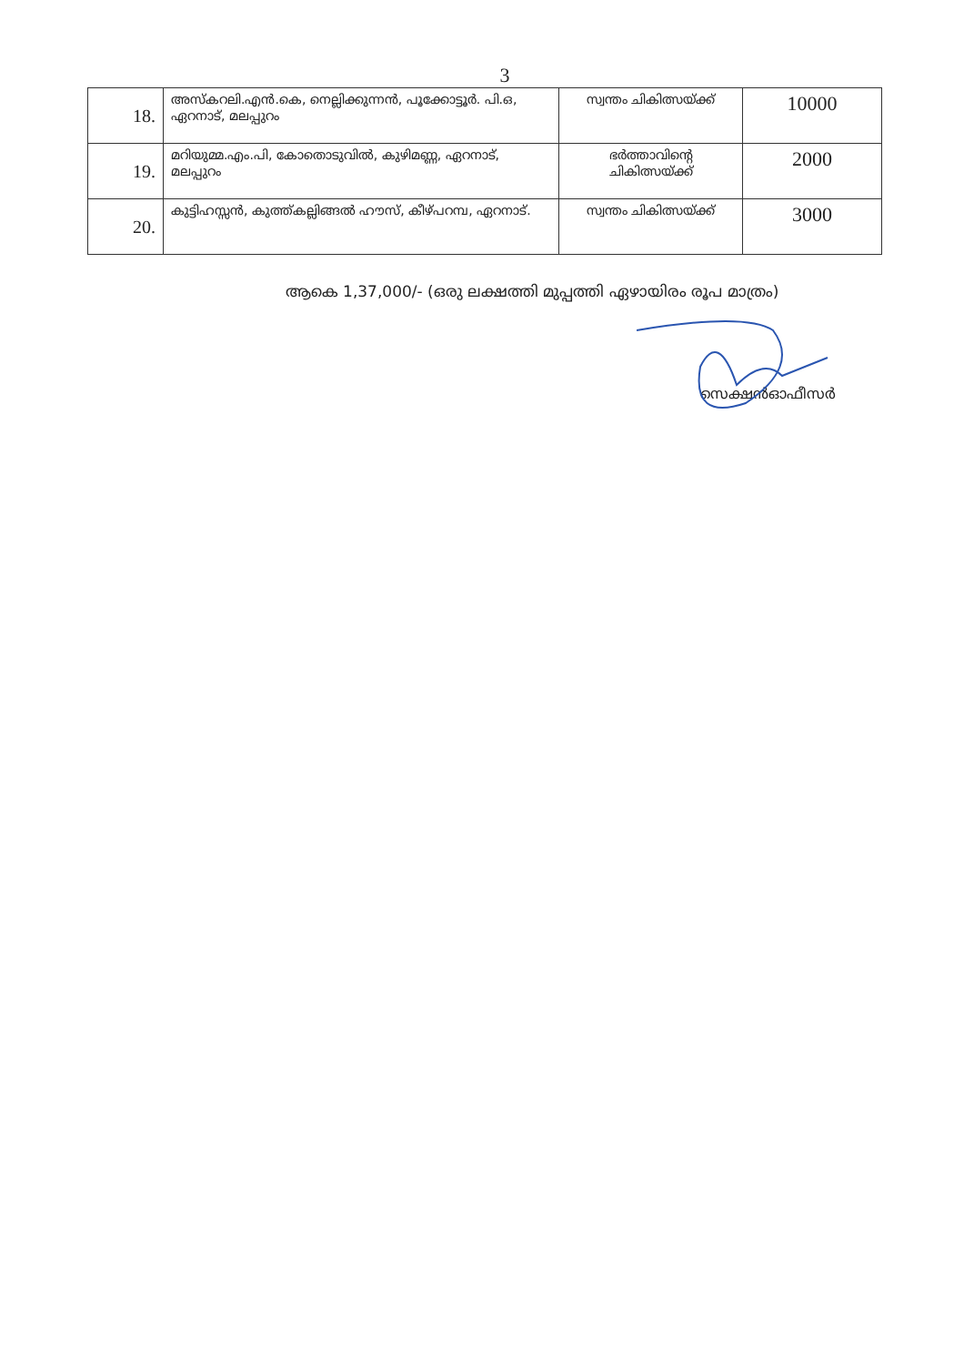3
| 18. | അസ്കറലി.എൻ.കെ, നെല്ലിക്കുന്നൻ, പൂക്കോട്ടൂർ. പി.ഒ, ഏറനാട്, മലപ്പുറം | സ്വന്തം ചികിത്സയ്ക്ക് | 10000 |
| 19. | മറിയുമ്മ.എം.പി, കോതൊടുവിൽ, കുഴിമണ്ണ, ഏറനാട്, മലപ്പുറം | ഭർത്താവിന്റെ ചികിത്സയ്ക്ക് | 2000 |
| 20. | കുട്ടിഹസ്സൻ, കുത്ത്കല്ലിങ്ങൽ ഹൗസ്, കീഴ്പറമ്പ, ഏറനാട്. | സ്വന്തം ചികിത്സയ്ക്ക് | 3000 |
ആകെ 1,37,000/- (ഒരു ലക്ഷത്തി മുപ്പത്തി ഏഴായിരം രൂപ മാത്രം)
സെക്ഷൻഓഫീസർ